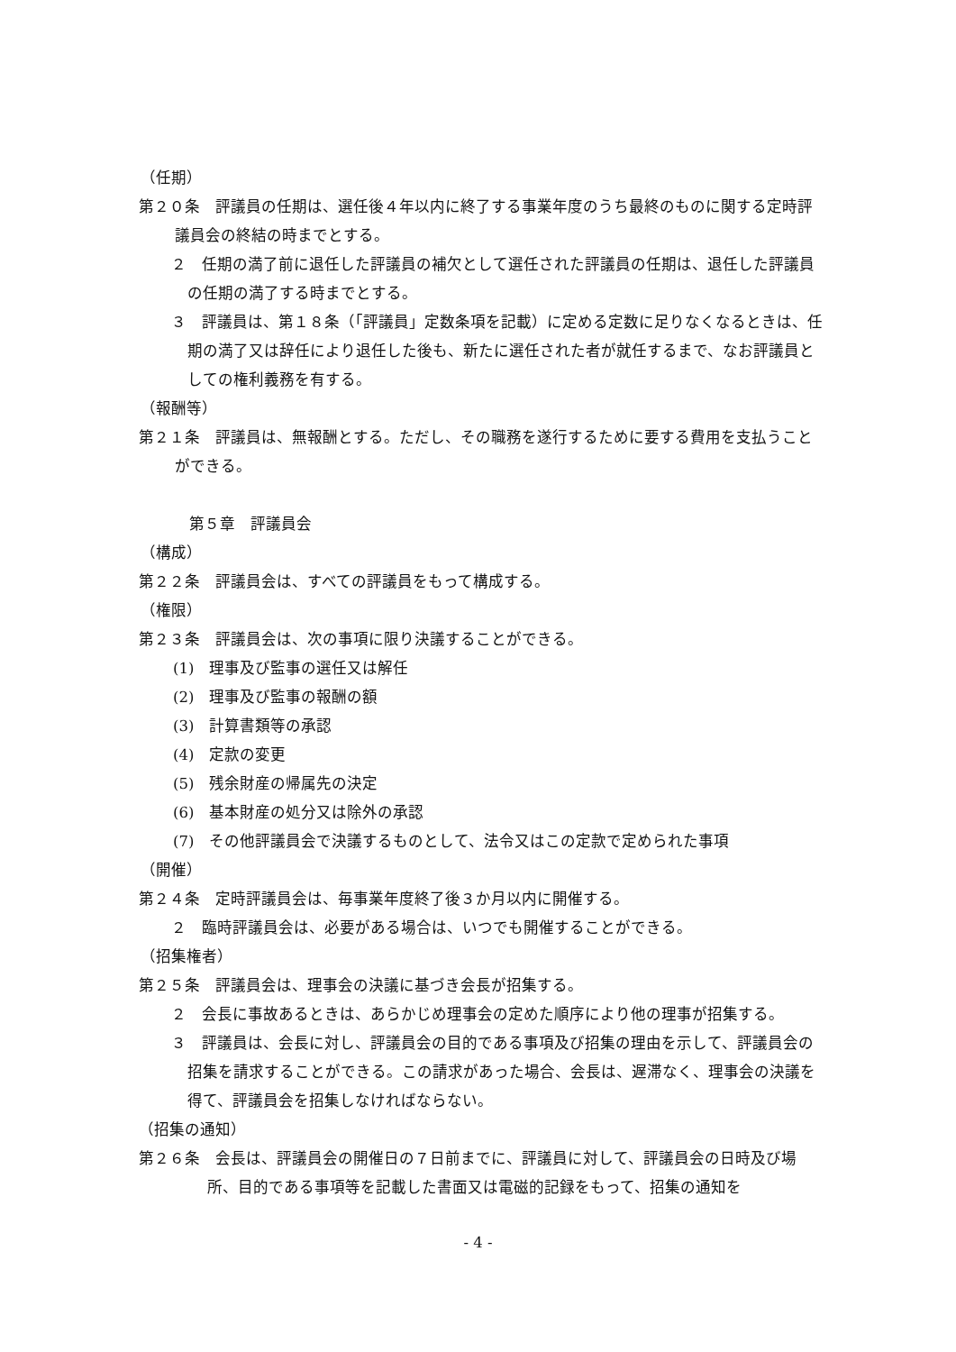（任期）
第２０条　評議員の任期は、選任後４年以内に終了する事業年度のうち最終のものに関する定時評議員会の終結の時までとする。
２　任期の満了前に退任した評議員の補欠として選任された評議員の任期は、退任した評議員の任期の満了する時までとする。
３　評議員は、第１８条（「評議員」定数条項を記載）に定める定数に足りなくなるときは、任期の満了又は辞任により退任した後も、新たに選任された者が就任するまで、なお評議員としての権利義務を有する。
（報酬等）
第２１条　評議員は、無報酬とする。ただし、その職務を遂行するために要する費用を支払うことができる。
第５章　評議員会
（構成）
第２２条　評議員会は、すべての評議員をもって構成する。
（権限）
第２３条　評議員会は、次の事項に限り決議することができる。
(1)　理事及び監事の選任又は解任
(2)　理事及び監事の報酬の額
(3)　計算書類等の承認
(4)　定款の変更
(5)　残余財産の帰属先の決定
(6)　基本財産の処分又は除外の承認
(7)　その他評議員会で決議するものとして、法令又はこの定款で定められた事項
（開催）
第２４条　定時評議員会は、毎事業年度終了後３か月以内に開催する。
２　臨時評議員会は、必要がある場合は、いつでも開催することができる。
（招集権者）
第２５条　評議員会は、理事会の決議に基づき会長が招集する。
２　会長に事故あるときは、あらかじめ理事会の定めた順序により他の理事が招集する。
３　評議員は、会長に対し、評議員会の目的である事項及び招集の理由を示して、評議員会の招集を請求することができる。この請求があった場合、会長は、遅滞なく、理事会の決議を得て、評議員会を招集しなければならない。
（招集の通知）
第２６条　会長は、評議員会の開催日の７日前までに、評議員に対して、評議員会の日時及び場所、目的である事項等を記載した書面又は電磁的記録をもって、招集の通知を
- 4 -